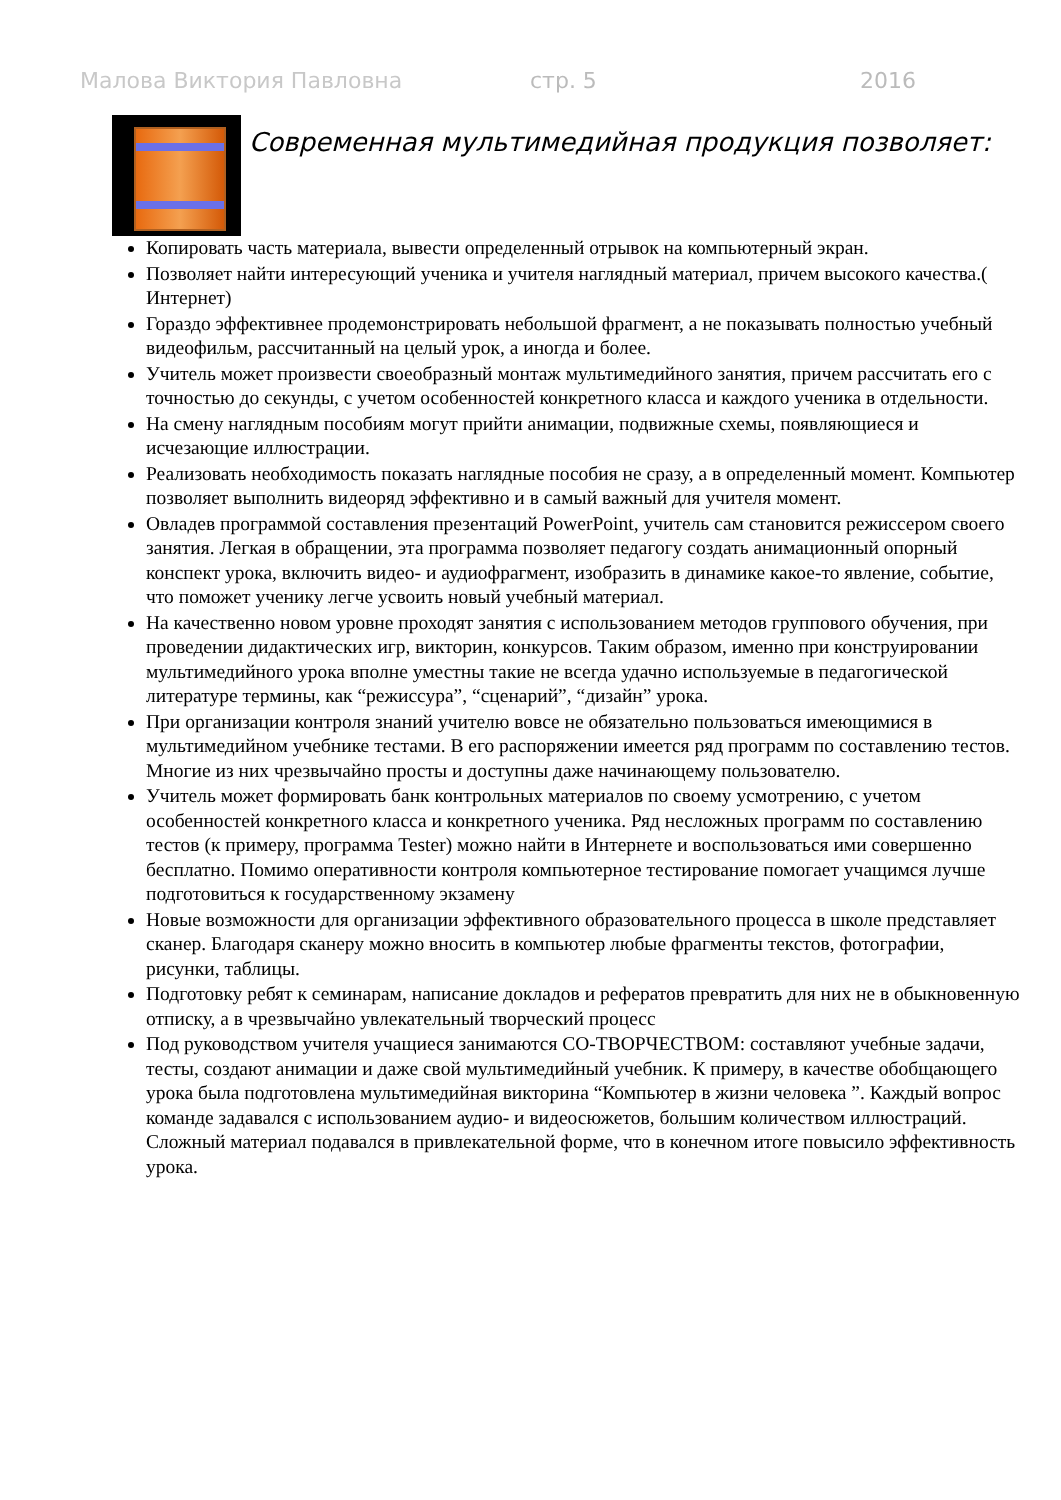Малова Виктория Павловна стр. 5 2016
Современная мультимедийная продукция позволяет:
Копировать часть материала, вывести определенный отрывок на компьютерный экран.
Позволяет найти интересующий ученика и учителя наглядный материал, причем высокого качества.( Интернет)
Гораздо эффективнее продемонстрировать небольшой фрагмент, а не показывать полностью учебный видеофильм, рассчитанный на целый урок, а иногда и более.
Учитель может произвести своеобразный монтаж мультимедийного занятия, причем рассчитать его с точностью до секунды, с учетом особенностей конкретного класса и каждого ученика в отдельности.
На смену наглядным пособиям могут прийти анимации, подвижные схемы, появляющиеся и исчезающие иллюстрации.
Реализовать необходимость показать наглядные пособия не сразу, а в определенный момент. Компьютер позволяет выполнить видеоряд эффективно и в самый важный для учителя момент.
Овладев программой составления презентаций PowerPoint, учитель сам становится режиссером своего занятия. Легкая в обращении, эта программа позволяет педагогу создать анимационный опорный конспект урока, включить видео- и аудиофрагмент, изобразить в динамике какое-то явление, событие, что поможет ученику легче усвоить новый учебный материал.
На качественно новом уровне проходят занятия с использованием методов группового обучения, при проведении дидактических игр, викторин, конкурсов. Таким образом, именно при конструировании мультимедийного урока вполне уместны такие не всегда удачно используемые в педагогической литературе термины, как “режиссура”, “сценарий”, “дизайн” урока.
При организации контроля знаний учителю вовсе не обязательно пользоваться имеющимися в мультимедийном учебнике тестами. В его распоряжении имеется ряд программ по составлению тестов. Многие из них чрезвычайно просты и доступны даже начинающему пользователю.
Учитель может формировать банк контрольных материалов по своему усмотрению, с учетом особенностей конкретного класса и конкретного ученика. Ряд несложных программ по составлению тестов (к примеру, программа Tester) можно найти в Интернете и воспользоваться ими совершенно бесплатно. Помимо оперативности контроля компьютерное тестирование помогает учащимся лучше подготовиться к государственному экзамену
Новые возможности для организации эффективного образовательного процесса в школе представляет сканер. Благодаря сканеру можно вносить в компьютер любые фрагменты текстов, фотографии, рисунки, таблицы.
Подготовку ребят к семинарам, написание докладов и рефератов превратить для них не в обыкновенную отписку, а в чрезвычайно увлекательный творческий процесс
Под руководством учителя учащиеся занимаются СО-ТВОРЧЕСТВОМ: составляют учебные задачи, тесты, создают анимации и даже свой мультимедийный учебник. К примеру, в качестве обобщающего урока была подготовлена мультимедийная викторина “Компьютер в жизни человека ”. Каждый вопрос команде задавался с использованием аудио- и видеосюжетов, большим количеством иллюстраций. Сложный материал подавался в привлекательной форме, что в конечном итоге повысило эффективность урока.